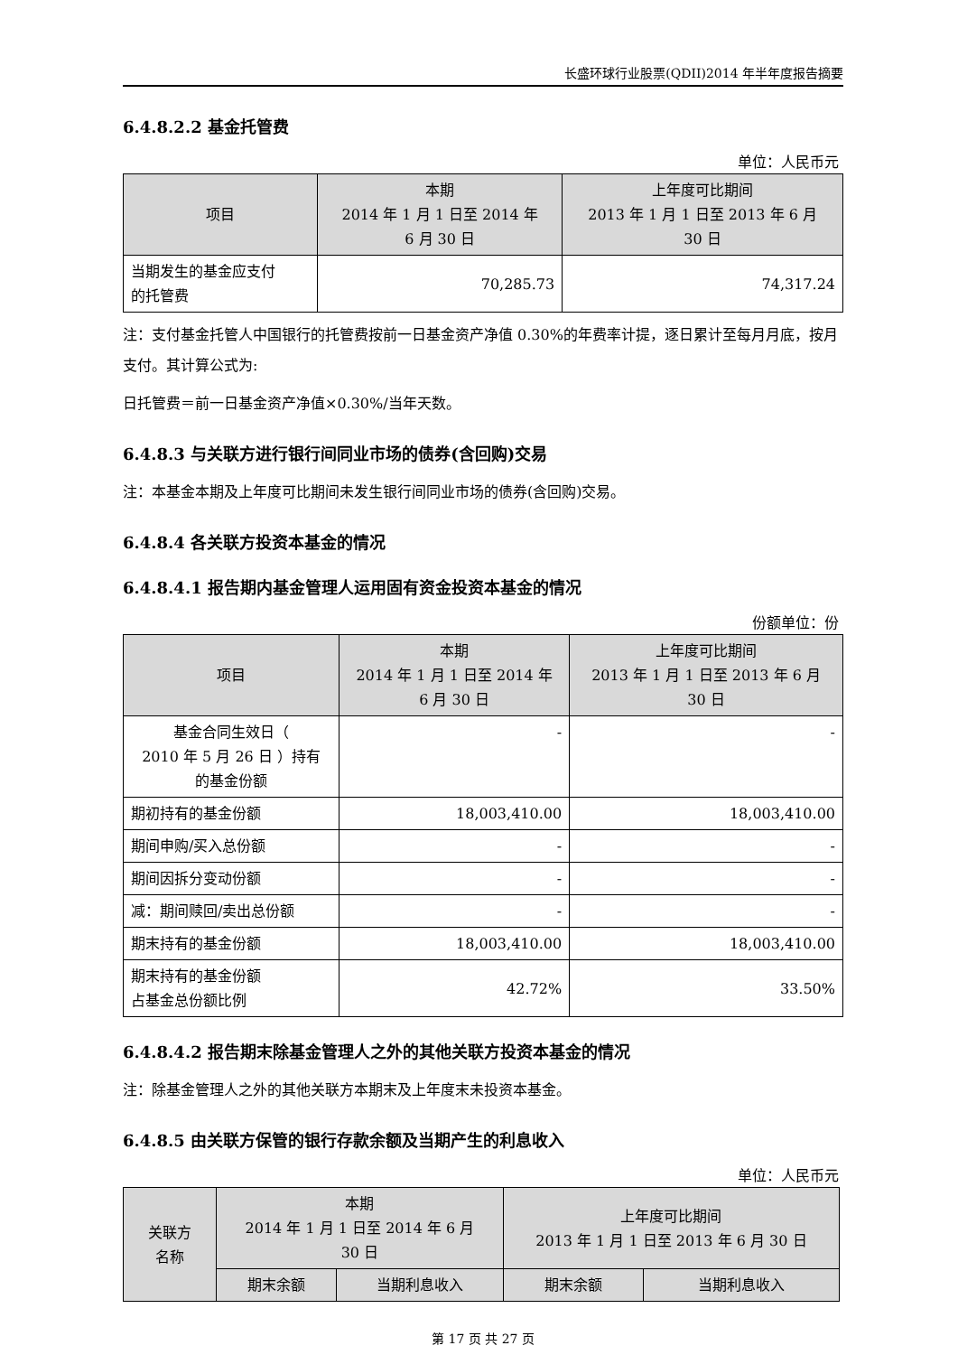长盛环球行业股票(QDII)2014 年半年度报告摘要
6.4.8.2.2 基金托管费
单位：人民币元
| 项目 | 本期 2014 年 1 月 1 日至 2014 年 6 月 30 日 | 上年度可比期间 2013 年 1 月 1 日至 2013 年 6 月 30 日 |
| --- | --- | --- |
| 当期发生的基金应支付 的托管费 | 70,285.73 | 74,317.24 |
注：支付基金托管人中国银行的托管费按前一日基金资产净值 0.30%的年费率计提，逐日累计至每月月底，按月支付。其计算公式为:
日托管费＝前一日基金资产净值×0.30%/当年天数。
6.4.8.3 与关联方进行银行间同业市场的债券(含回购)交易
注：本基金本期及上年度可比期间未发生银行间同业市场的债券(含回购)交易。
6.4.8.4 各关联方投资本基金的情况
6.4.8.4.1 报告期内基金管理人运用固有资金投资本基金的情况
份额单位：份
| 项目 | 本期 2014 年 1 月 1 日至 2014 年 6 月 30 日 | 上年度可比期间 2013 年 1 月 1 日至 2013 年 6 月 30 日 |
| --- | --- | --- |
| 基金合同生效日（ 2010 年 5 月 26 日 ）持有 的基金份额 | - | - |
| 期初持有的基金份额 | 18,003,410.00 | 18,003,410.00 |
| 期间申购/买入总份额 | - | - |
| 期间因拆分变动份额 | - | - |
| 减：期间赎回/卖出总份额 | - | - |
| 期末持有的基金份额 | 18,003,410.00 | 18,003,410.00 |
| 期末持有的基金份额 占基金总份额比例 | 42.72% | 33.50% |
6.4.8.4.2 报告期末除基金管理人之外的其他关联方投资本基金的情况
注：除基金管理人之外的其他关联方本期末及上年度末未投资本基金。
6.4.8.5 由关联方保管的银行存款余额及当期产生的利息收入
单位：人民币元
| 关联方 名称 | 本期 2014 年 1 月 1 日至 2014 年 6 月 30 日 | | 上年度可比期间 2013 年 1 月 1 日至 2013 年 6 月 30 日 | |
| --- | --- | --- | --- | --- |
| | 期末余额 | 当期利息收入 | 期末余额 | 当期利息收入 |
第 17 页 共 27 页